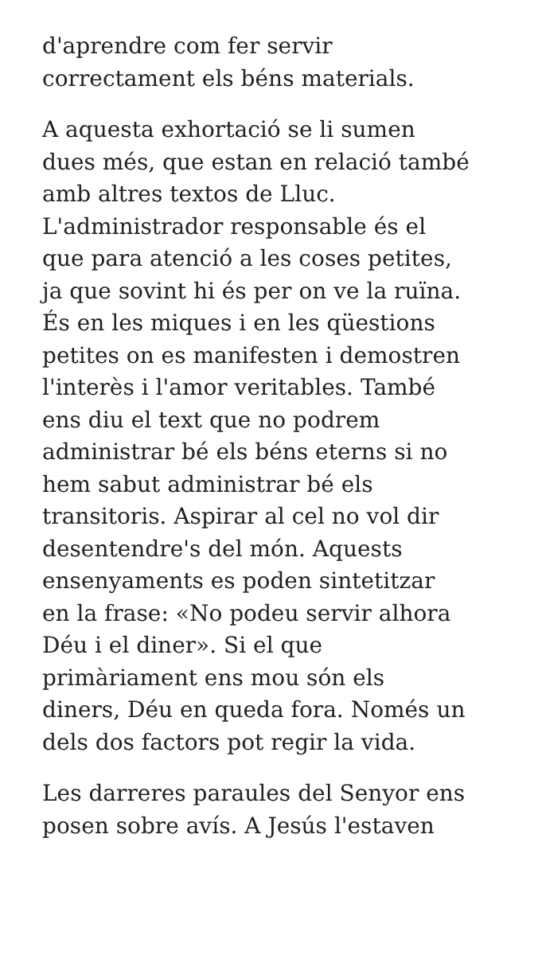d'aprendre com fer servir
correctament els béns materials.
A aquesta exhortació se li sumen
dues més, que estan en relació també
amb altres textos de Lluc.
L'administrador responsable és el
que para atenció a les coses petites,
ja que sovint hi és per on ve la ruïna.
És en les miques i en les qüestions
petites on es manifesten i demostren
l'interès i l'amor veritables. També
ens diu el text que no podrem
administrar bé els béns eterns si no
hem sabut administrar bé els
transitoris. Aspirar al cel no vol dir
desentendre's del món. Aquests
ensenyaments es poden sintetitzar
en la frase: «No podeu servir alhora
Déu i el diner». Si el que
primàriament ens mou són els
diners, Déu en queda fora. Només un
dels dos factors pot regir la vida.
Les darreres paraules del Senyor ens
posen sobre avís. A Jesús l'estaven